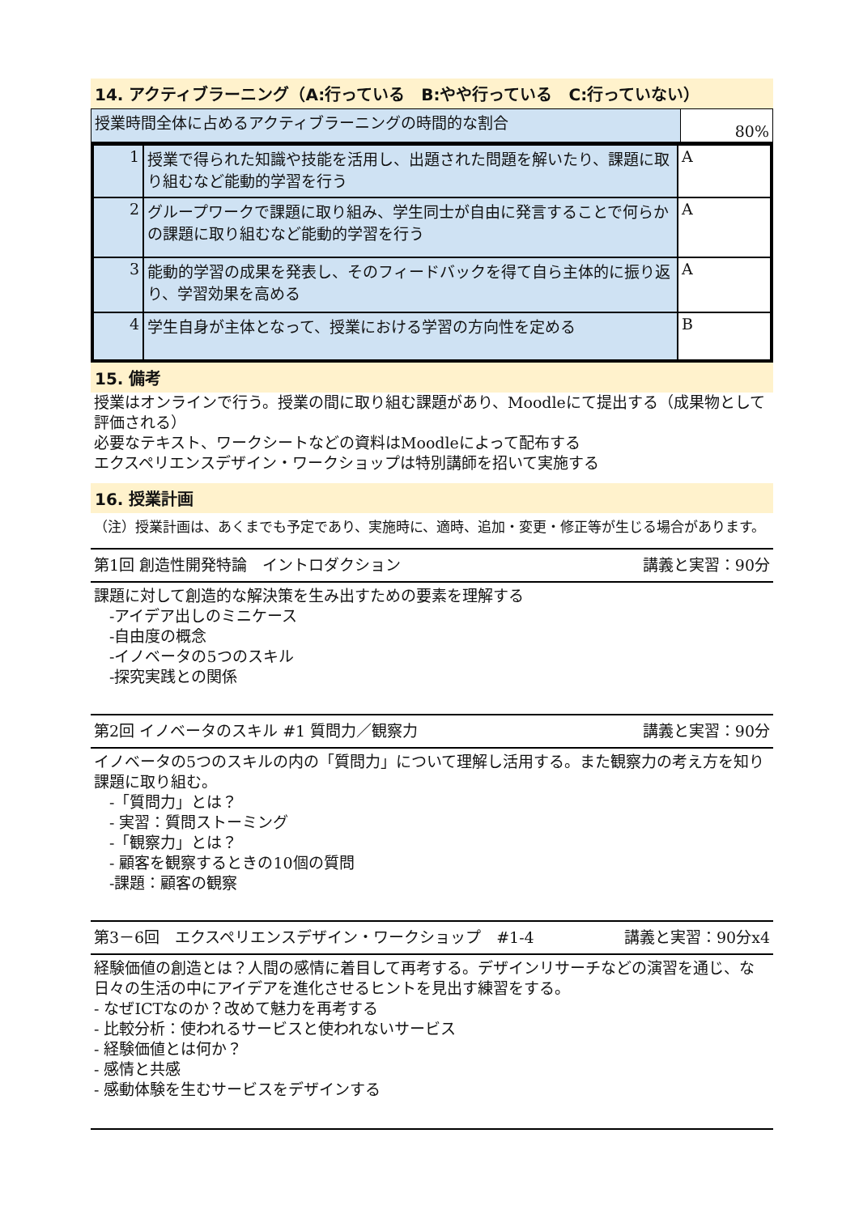14. アクティブラーニング（A:行っている　B:やや行っている　C:行っていない）
| 授業時間全体に占めるアクティブラーニングの時間的な割合 | 80% |
| 1 | 授業で得られた知識や技能を活用し、出題された問題を解いたり、課題に取り組むなど能動的学習を行う | A |
| 2 | グループワークで課題に取り組み、学生同士が自由に発言することで何らかの課題に取り組むなど能動的学習を行う | A |
| 3 | 能動的学習の成果を発表し、そのフィードバックを得て自ら主体的に振り返り、学習効果を高める | A |
| 4 | 学生自身が主体となって、授業における学習の方向性を定める | B |
15. 備考
授業はオンラインで行う。授業の間に取り組む課題があり、Moodleにて提出する（成果物として評価される）
必要なテキスト、ワークシートなどの資料はMoodleによって配布する
エクスペリエンスデザイン・ワークショップは特別講師を招いて実施する
16. 授業計画
（注）授業計画は、あくまでも予定であり、実施時に、適時、追加・変更・修正等が生じる場合があります。
第1回 創造性開発特論　イントロダクション 講義と実習：90分
課題に対して創造的な解決策を生み出すための要素を理解する
　-アイデア出しのミニケース
　-自由度の概念
　-イノベータの5つのスキル
　-探究実践との関係
第2回 イノベータのスキル #1 質問力／観察力 講義と実習：90分
イノベータの5つのスキルの内の「質問力」について理解し活用する。また観察力の考え方を知り課題に取り組む。
　-「質問力」とは？
　- 実習：質問ストーミング
　-「観察力」とは？
　- 顧客を観察するときの10個の質問
　-課題：顧客の観察
第3－6回　エクスペリエンスデザイン・ワークショップ　#1-4 講義と実習：90分x4
経験価値の創造とは？人間の感情に着目して再考する。デザインリサーチなどの演習を通じ、な日々の生活の中にアイデアを進化させるヒントを見出す練習をする。
- なぜICTなのか？改めて魅力を再考する
- 比較分析：使われるサービスと使われないサービス
- 経験価値とは何か？
- 感情と共感
- 感動体験を生むサービスをデザインする